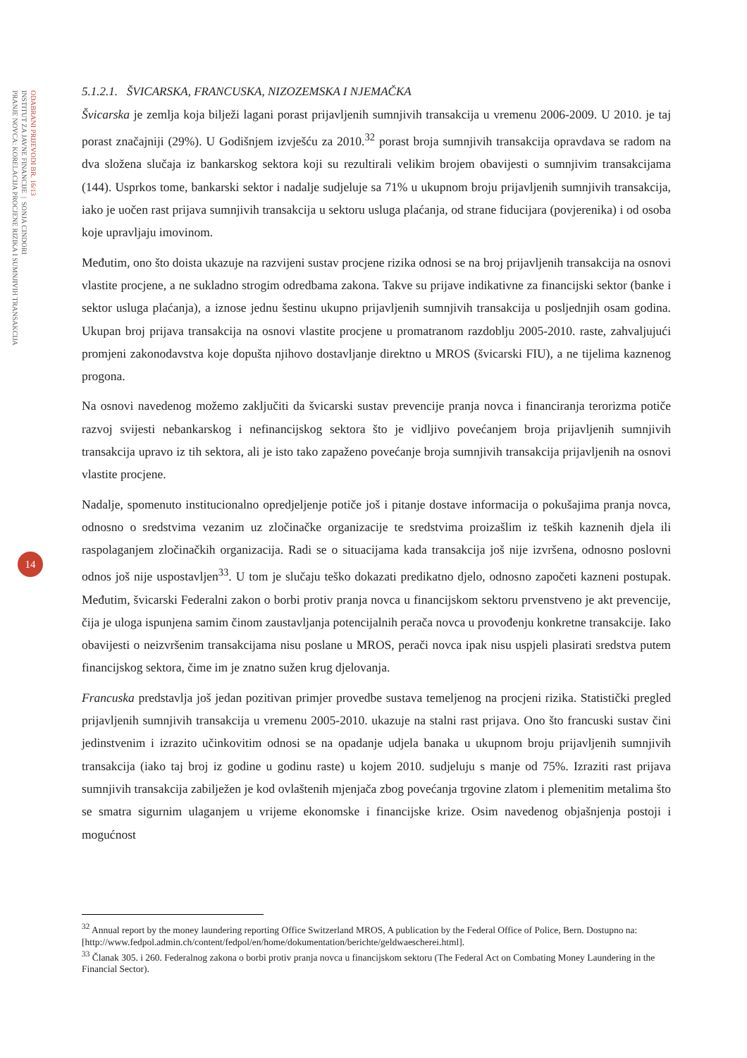ODABRANI PRIJEVODI BR. 16/13
INSTITUT ZA JAVNE FINANCIJE | SONJA CINDORI
PRANJE NOVCA: KORELACIJA PROCJENE RIZIKA I SUMNJIVIH TRANSAKCIJA
14
5.1.2.1. ŠVICARSKA, FRANCUSKA, NIZOZEMSKA I NJEMAČKA
Švicarska je zemlja koja bilježi lagani porast prijavljenih sumnjivih transakcija u vremenu 2006-2009. U 2010. je taj porast značajniji (29%). U Godišnjem izvješću za 2010.<sup>32</sup> porast broja sumnjivih transakcija opravdava se radom na dva složena slučaja iz bankarskog sektora koji su rezultirali velikim brojem obavijesti o sumnjivim transakcijama (144). Usprkos tome, bankarski sektor i nadalje sudjeluje sa 71% u ukupnom broju prijavljenih sumnjivih transakcija, iako je uočen rast prijava sumnjivih transakcija u sektoru usluga plaćanja, od strane fiducijara (povjerenika) i od osoba koje upravljaju imovinom.
Međutim, ono što doista ukazuje na razvijeni sustav procjene rizika odnosi se na broj prijavljenih transakcija na osnovi vlastite procjene, a ne sukladno strogim odredbama zakona. Takve su prijave indikativne za financijski sektor (banke i sektor usluga plaćanja), a iznose jednu šestinu ukupno prijavljenih sumnjivih transakcija u posljednjih osam godina. Ukupan broj prijava transakcija na osnovi vlastite procjene u promatranom razdoblju 2005-2010. raste, zahvaljujući promjeni zakonodavstva koje dopušta njihovo dostavljanje direktno u MROS (švicarski FIU), a ne tijelima kaznenog progona.
Na osnovi navedenog možemo zaključiti da švicarski sustav prevencije pranja novca i financiranja terorizma potiče razvoj svijesti nebankarskog i nefinancijskog sektora što je vidljivo povećanjem broja prijavljenih sumnjivih transakcija upravo iz tih sektora, ali je isto tako zapaženo povećanje broja sumnjivih transakcija prijavljenih na osnovi vlastite procjene.
Nadalje, spomenuto institucionalno opredjeljenje potiče još i pitanje dostave informacija o pokušajima pranja novca, odnosno o sredstvima vezanim uz zločinačke organizacije te sredstvima proizašlim iz teških kaznenih djela ili raspolaganjem zločinačkih organizacija. Radi se o situacijama kada transakcija još nije izvršena, odnosno poslovni odnos još nije uspostavljen<sup>33</sup>. U tom je slučaju teško dokazati predikatno djelo, odnosno započeti kazneni postupak. Međutim, švicarski Federalni zakon o borbi protiv pranja novca u financijskom sektoru prvenstveno je akt prevencije, čija je uloga ispunjena samim činom zaustavljanja potencijalnih perača novca u provođenju konkretne transakcije. Iako obavijesti o neizvršenim transakcijama nisu poslane u MROS, perači novca ipak nisu uspjeli plasirati sredstva putem financijskog sektora, čime im je znatno sužen krug djelovanja.
Francuska predstavlja još jedan pozitivan primjer provedbe sustava temeljenog na procjeni rizika. Statistički pregled prijavljenih sumnjivih transakcija u vremenu 2005-2010. ukazuje na stalni rast prijava. Ono što francuski sustav čini jedinstvenim i izrazito učinkovitim odnosi se na opadanje udjela banaka u ukupnom broju prijavljenih sumnjivih transakcija (iako taj broj iz godine u godinu raste) u kojem 2010. sudjeluju s manje od 75%. Izraziti rast prijava sumnjivih transakcija zabilježen je kod ovlaštenih mjenjača zbog povećanja trgovine zlatom i plemenitim metalima što se smatra sigurnim ulaganjem u vrijeme ekonomske i financijske krize. Osim navedenog objašnjenja postoji i mogućnost
<sup>32</sup> Annual report by the money laundering reporting Office Switzerland MROS, A publication by the Federal Office of Police, Bern. Dostupno na: [http://www.fedpol.admin.ch/content/fedpol/en/home/dokumentation/berichte/geldwaescherei.html].
<sup>33</sup> Članak 305. i 260. Federalnog zakona o borbi protiv pranja novca u financijskom sektoru (The Federal Act on Combating Money Laundering in the Financial Sector).